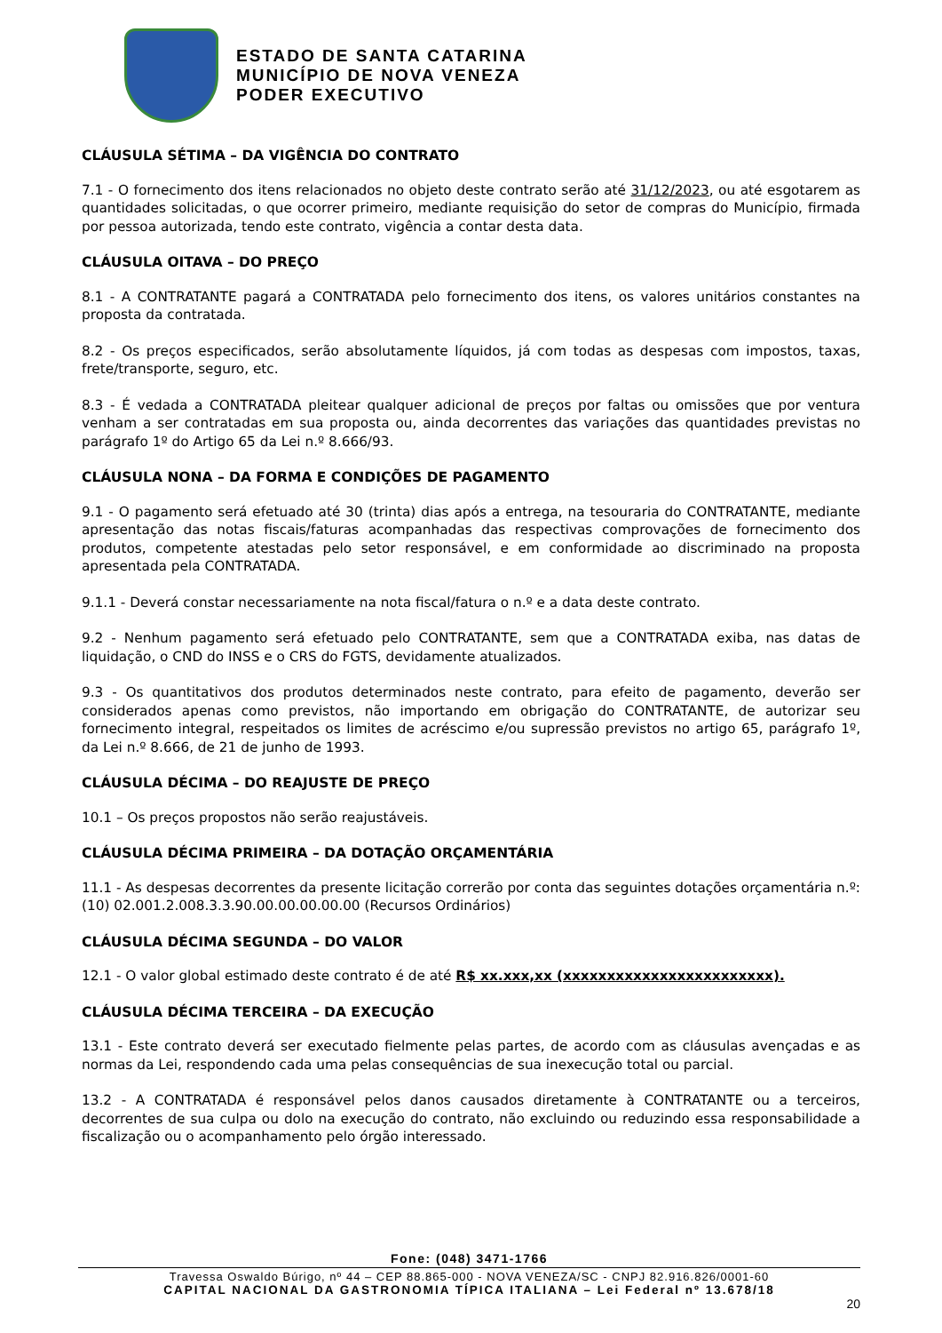ESTADO DE SANTA CATARINA
MUNICÍPIO DE NOVA VENEZA
PODER EXECUTIVO
CLÁUSULA SÉTIMA – DA VIGÊNCIA DO CONTRATO
7.1 - O fornecimento dos itens relacionados no objeto deste contrato serão até 31/12/2023, ou até esgotarem as quantidades solicitadas, o que ocorrer primeiro, mediante requisição do setor de compras do Município, firmada por pessoa autorizada, tendo este contrato, vigência a contar desta data.
CLÁUSULA OITAVA – DO PREÇO
8.1 - A CONTRATANTE pagará a CONTRATADA pelo fornecimento dos itens, os valores unitários constantes na proposta da contratada.
8.2 - Os preços especificados, serão absolutamente líquidos, já com todas as despesas com impostos, taxas, frete/transporte, seguro, etc.
8.3 - É vedada a CONTRATADA pleitear qualquer adicional de preços por faltas ou omissões que por ventura venham a ser contratadas em sua proposta ou, ainda decorrentes das variações das quantidades previstas no parágrafo 1º do Artigo 65 da Lei n.º 8.666/93.
CLÁUSULA NONA – DA FORMA E CONDIÇÕES DE PAGAMENTO
9.1 - O pagamento será efetuado até 30 (trinta) dias após a entrega, na tesouraria do CONTRATANTE, mediante apresentação das notas fiscais/faturas acompanhadas das respectivas comprovações de fornecimento dos produtos, competente atestadas pelo setor responsável, e em conformidade ao discriminado na proposta apresentada pela CONTRATADA.
9.1.1 - Deverá constar necessariamente na nota fiscal/fatura o n.º e a data deste contrato.
9.2 - Nenhum pagamento será efetuado pelo CONTRATANTE, sem que a CONTRATADA exiba, nas datas de liquidação, o CND do INSS e o CRS do FGTS, devidamente atualizados.
9.3 - Os quantitativos dos produtos determinados neste contrato, para efeito de pagamento, deverão ser considerados apenas como previstos, não importando em obrigação do CONTRATANTE, de autorizar seu fornecimento integral, respeitados os limites de acréscimo e/ou supressão previstos no artigo 65, parágrafo 1º, da Lei n.º 8.666, de 21 de junho de 1993.
CLÁUSULA DÉCIMA – DO REAJUSTE DE PREÇO
10.1 – Os preços propostos não serão reajustáveis.
CLÁUSULA DÉCIMA PRIMEIRA – DA DOTAÇÃO ORÇAMENTÁRIA
11.1 - As despesas decorrentes da presente licitação correrão por conta das seguintes dotações orçamentária n.º: (10) 02.001.2.008.3.3.90.00.00.00.00.00 (Recursos Ordinários)
CLÁUSULA DÉCIMA SEGUNDA – DO VALOR
12.1 - O valor global estimado deste contrato é de até R$ xx.xxx,xx (xxxxxxxxxxxxxxxxxxxxxxxx).
CLÁUSULA DÉCIMA TERCEIRA – DA EXECUÇÃO
13.1 - Este contrato deverá ser executado fielmente pelas partes, de acordo com as cláusulas avençadas e as normas da Lei, respondendo cada uma pelas consequências de sua inexecução total ou parcial.
13.2 - A CONTRATADA é responsável pelos danos causados diretamente à CONTRATANTE ou a terceiros, decorrentes de sua culpa ou dolo na execução do contrato, não excluindo ou reduzindo essa responsabilidade a fiscalização ou o acompanhamento pelo órgão interessado.
Fone: (048) 3471-1766
Travessa Oswaldo Búrigo, nº 44 – CEP 88.865-000 - NOVA VENEZA/SC - CNPJ 82.916.826/0001-60
CAPITAL NACIONAL DA GASTRONOMIA TÍPICA ITALIANA – Lei Federal nº 13.678/18
20